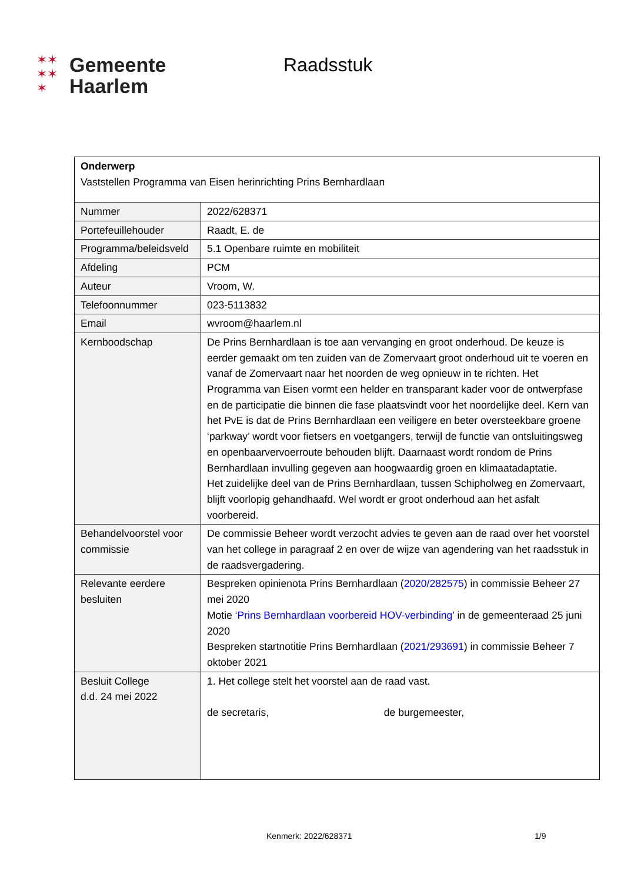✶✶
✶✶
✶
Gemeente
Haarlem
Raadsstuk
| Onderwerp Vaststellen Programma van Eisen herinrichting Prins Bernhardlaan | |
| Nummer | 2022/628371 |
| Portefeuillehouder | Raadt, E. de |
| Programma/beleidsveld | 5.1 Openbare ruimte en mobiliteit |
| Afdeling | PCM |
| Auteur | Vroom, W. |
| Telefoonnummer | 023-5113832 |
| Email | wvroom@haarlem.nl |
| Kernboodschap | De Prins Bernhardlaan is toe aan vervanging en groot onderhoud. De keuze is eerder gemaakt om ten zuiden van de Zomervaart groot onderhoud uit te voeren en vanaf de Zomervaart naar het noorden de weg opnieuw in te richten. Het Programma van Eisen vormt een helder en transparant kader voor de ontwerpfase en de participatie die binnen die fase plaatsvindt voor het noordelijke deel. Kern van het PvE is dat de Prins Bernhardlaan een veiligere en beter oversteekbare groene ‘parkway’ wordt voor fietsers en voetgangers, terwijl de functie van ontsluitingsweg en openbaarvervoerroute behouden blijft. Daarnaast wordt rondom de Prins Bernhardlaan invulling gegeven aan hoogwaardig groen en klimaatadaptatie. Het zuidelijke deel van de Prins Bernhardlaan, tussen Schipholweg en Zomervaart, blijft voorlopig gehandhaafd. Wel wordt er groot onderhoud aan het asfalt voorbereid. |
| Behandelvoorstel voor commissie | De commissie Beheer wordt verzocht advies te geven aan de raad over het voorstel van het college in paragraaf 2 en over de wijze van agendering van het raadsstuk in de raadsvergadering. |
| Relevante eerdere besluiten | Bespreken opinienota Prins Bernhardlaan ( 2020/282575 ) in commissie Beheer 27 mei 2020 Motie ‘Prins Bernhardlaan voorbereid HOV-verbinding’ in de gemeenteraad 25 juni 2020 Bespreken startnotitie Prins Bernhardlaan ( 2021/293691 ) in commissie Beheer 7 oktober 2021 |
| Besluit College d.d. 24 mei 2022 | 1. Het college stelt het voorstel aan de raad vast. de secretaris, de burgemeester, |
Kenmerk: 2022/628371 1/9